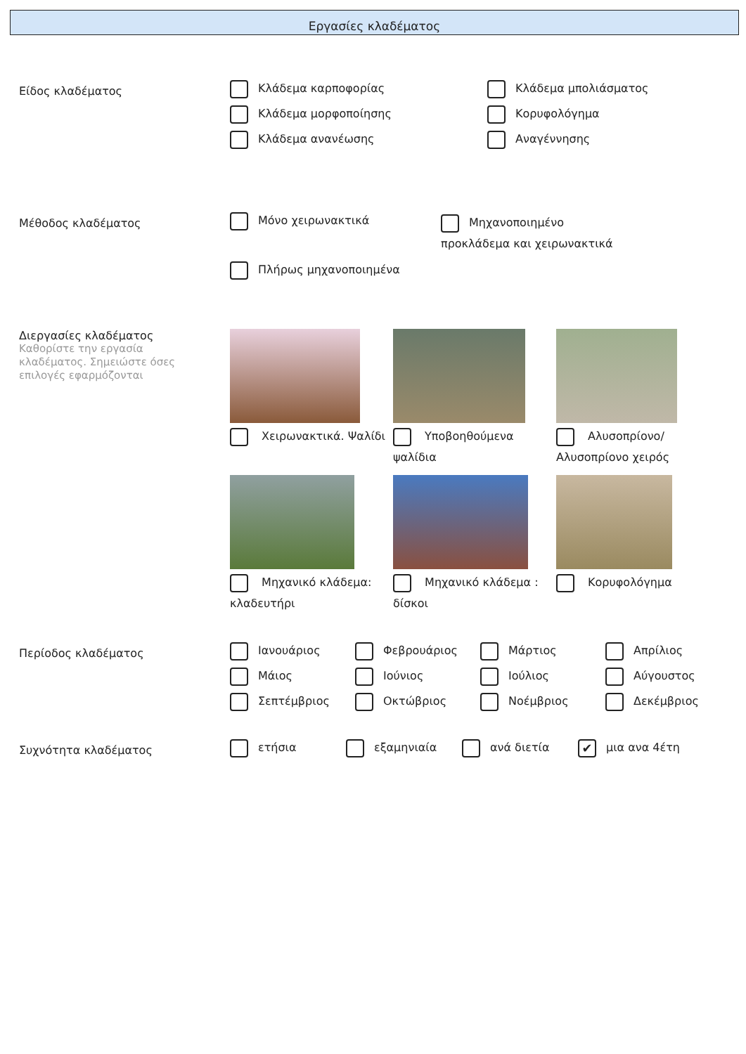Εργασίες κλαδέματος
Είδος κλαδέματος
Κλάδεμα καρποφορίας
Κλάδεμα μπολιάσματος
Κλάδεμα μορφοποίησης
Κορυφολόγημα
Κλάδεμα ανανέωσης
Αναγέννησης
Μέθοδος κλαδέματος
Μόνο χειρωνακτικά
Μηχανοποιημένο προκλάδεμα και χειρωνακτικά
Πλήρως μηχανοποιημένα
Διεργασίες κλαδέματος
Καθορίστε την εργασία
κλαδέματος. Σημειώστε όσες
επιλογές εφαρμόζονται
Χειρωνακτικά. Ψαλίδι
Υποβοηθούμενα ψαλίδια
Αλυσοπρίονο/ Αλυσοπρίονο χειρός
Μηχανικό κλάδεμα: κλαδευτήρι
Μηχανικό κλάδεμα : δίσκοι
Κορυφολόγημα
Περίοδος κλαδέματος
Ιανουάριος
Φεβρουάριος
Μάρτιος
Απρίλιος
Μάιος
Ιούνιος
Ιούλιος
Αύγουστος
Σεπτέμβριος
Οκτώβριος
Νοέμβριος
Δεκέμβριος
Συχνότητα κλαδέματος
ετήσια
εξαμηνιαία
ανά διετία
✔ μια ανα 4έτη